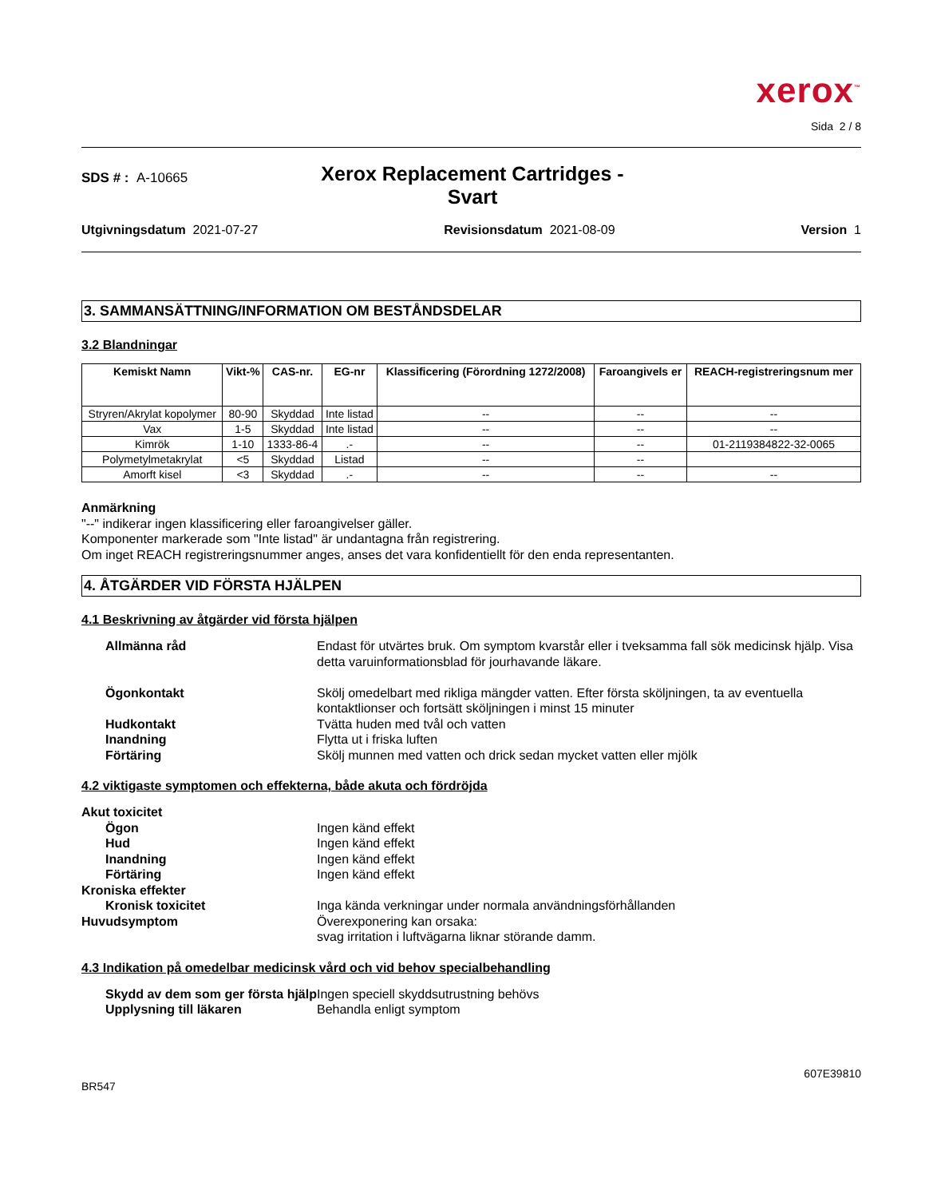xerox<sup>™</sup>
Sida 2 / 8
SDS # : A-10665
Xerox Replacement Cartridges -
Svart
Utgivningsdatum 2021-07-27 Revisionsdatum 2021-08-09 Version 1
3. SAMMANSÄTTNING/INFORMATION OM BESTÅNDSDELAR
3.2 Blandningar
| Kemiskt Namn | Vikt-% | CAS-nr. | EG-nr | Klassificering (Förordning 1272/2008) | Faroangivels er | REACH-registreringsnum mer |
| --- | --- | --- | --- | --- | --- | --- |
| Stryren/Akrylat kopolymer | 80-90 | Skyddad | Inte listad | -- | -- | -- |
| Vax | 1-5 | Skyddad | Inte listad | -- | -- | -- |
| Kimrök | 1-10 | 1333-86-4 | .- | -- | -- | 01-2119384822-32-0065 |
| Polymetylmetakrylat | <5 | Skyddad | Listad | -- | -- | |
| Amorft kisel | <3 | Skyddad | .- | -- | -- | -- |
Anmärkning
"--" indikerar ingen klassificering eller faroangivelser gäller.
Komponenter markerade som "Inte listad" är undantagna från registrering.
Om inget REACH registreringsnummer anges, anses det vara konfidentiellt för den enda representanten.
4. ÅTGÄRDER VID FÖRSTA HJÄLPEN
4.1 Beskrivning av åtgärder vid första hjälpen
Allmänna råd
Endast för utvärtes bruk. Om symptom kvarstår eller i tveksamma fall sök medicinsk hjälp. Visa detta varuinformationsblad för jourhavande läkare.
Ögonkontakt
Skölj omedelbart med rikliga mängder vatten. Efter första sköljningen, ta av eventuella kontaktlionser och fortsätt sköljningen i minst 15 minuter
Hudkontakt
Tvätta huden med tvål och vatten
Inandning
Flytta ut i friska luften
Förtäring
Skölj munnen med vatten och drick sedan mycket vatten eller mjölk
4.2 viktigaste symptomen och effekterna, både akuta och fördröjda
Akut toxicitet
Ögon
Ingen känd effekt
Hud
Ingen känd effekt
Inandning
Ingen känd effekt
Förtäring
Ingen känd effekt
Kroniska effekter
Kronisk toxicitet
Inga kända verkningar under normala användningsförhållanden
Huvudsymptom
Överexponering kan orsaka:
svag irritation i luftvägarna liknar störande damm.
4.3 Indikation på omedelbar medicinsk vård och vid behov specialbehandling
Skydd av dem som ger första hjälp
Ingen speciell skyddsutrustning behövs
Upplysning till läkaren
Behandla enligt symptom
BR547 607E39810